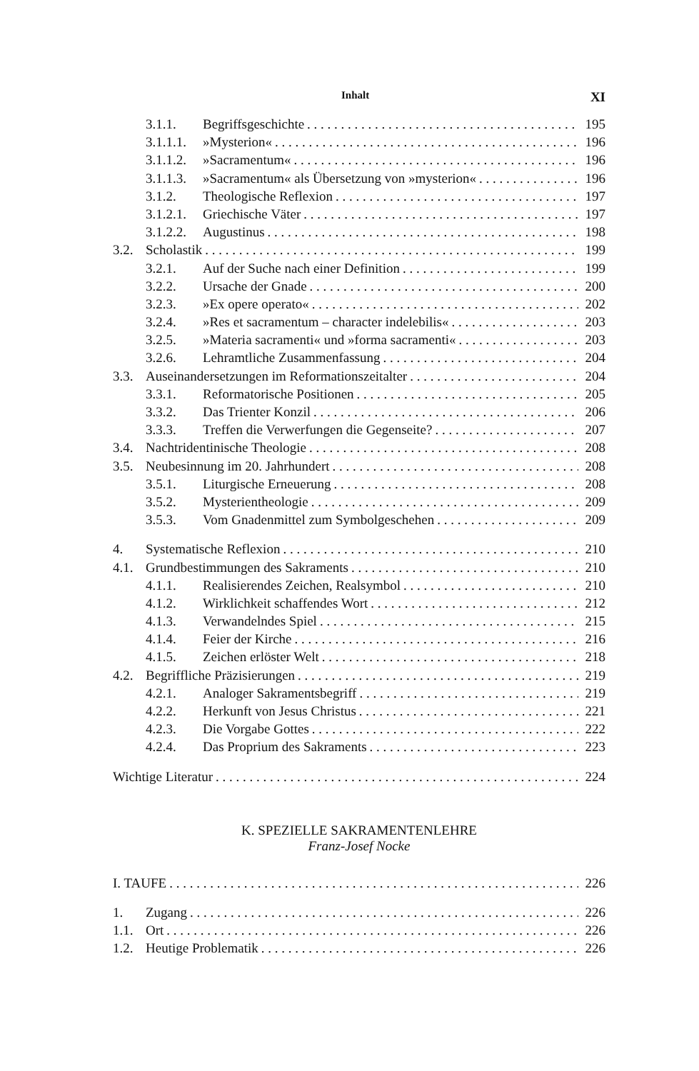Inhalt XI
3.1.1. Begriffsgeschichte 195
3.1.1.1. »Mysterion« 196
3.1.1.2. »Sacramentum« 196
3.1.1.3. »Sacramentum« als Übersetzung von »mysterion« 196
3.1.2. Theologische Reflexion 197
3.1.2.1. Griechische Väter 197
3.1.2.2. Augustinus 198
3.2. Scholastik 199
3.2.1. Auf der Suche nach einer Definition 199
3.2.2. Ursache der Gnade 200
3.2.3. »Ex opere operato« 202
3.2.4. »Res et sacramentum – character indelebilis« 203
3.2.5. »Materia sacramenti« und »forma sacramenti« 203
3.2.6. Lehramtliche Zusammenfassung 204
3.3. Auseinandersetzungen im Reformationszeitalter 204
3.3.1. Reformatorische Positionen 205
3.3.2. Das Trienter Konzil 206
3.3.3. Treffen die Verwerfungen die Gegenseite? 207
3.4. Nachtridentinische Theologie 208
3.5. Neubesinnung im 20. Jahrhundert 208
3.5.1. Liturgische Erneuerung 208
3.5.2. Mysterientheologie 209
3.5.3. Vom Gnadenmittel zum Symbolgeschehen 209
4. Systematische Reflexion 210
4.1. Grundbestimmungen des Sakraments 210
4.1.1. Realisierendes Zeichen, Realsymbol 210
4.1.2. Wirklichkeit schaffendes Wort 212
4.1.3. Verwandelndes Spiel 215
4.1.4. Feier der Kirche 216
4.1.5. Zeichen erlöster Welt 218
4.2. Begriffliche Präzisierungen 219
4.2.1. Analoger Sakramentsbegriff 219
4.2.2. Herkunft von Jesus Christus 221
4.2.3. Die Vorgabe Gottes 222
4.2.4. Das Proprium des Sakraments 223
Wichtige Literatur 224
K. SPEZIELLE SAKRAMENTENLEHRE
Franz-Josef Nocke
I. TAUFE 226
1. Zugang 226
1.1. Ort 226
1.2. Heutige Problematik 226